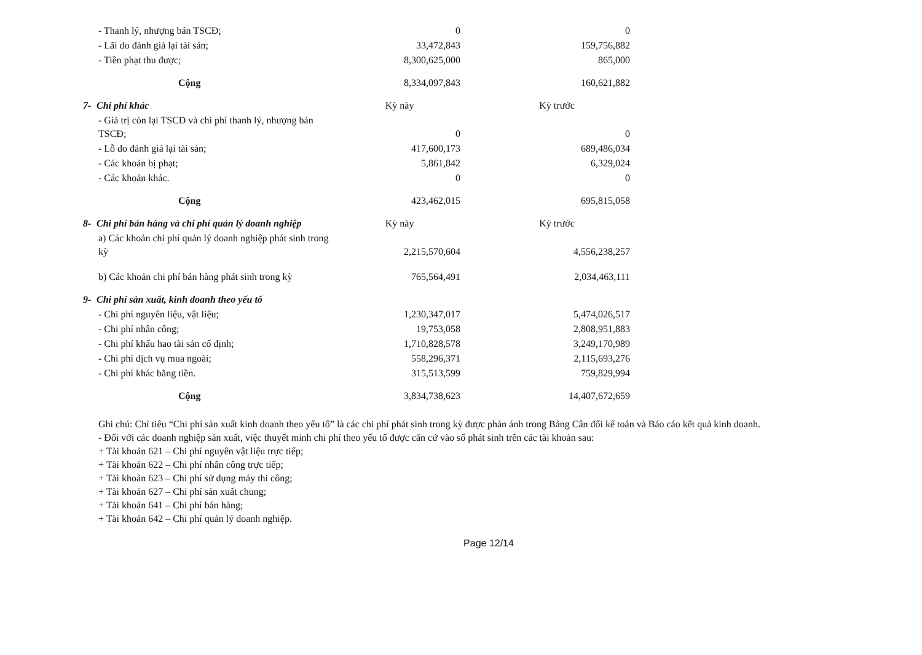| - Thanh lý, nhượng bán TSCĐ; | 0 | | 0 |
| - Lãi do đánh giá lại tài sản; | 33,472,843 | | 159,756,882 |
| - Tiền phạt thu được; | 8,300,625,000 | | 865,000 |
| Cộng | 8,334,097,843 | | 160,621,882 |
| 7- Chi phí khác | Kỳ này | | Kỳ trước |
| - Giá trị còn lại TSCĐ và chi phí thanh lý, nhượng bán TSCĐ; | 0 | | 0 |
| - Lỗ do đánh giá lại tài sản; | 417,600,173 | | 689,486,034 |
| - Các khoản bị phạt; | 5,861,842 | | 6,329,024 |
| - Các khoản khác. | 0 | | 0 |
| Cộng | 423,462,015 | | 695,815,058 |
| 8- Chi phí bán hàng và chi phí quản lý doanh nghiệp | Kỳ này | | Kỳ trước |
| a) Các khoản chi phí quản lý doanh nghiệp phát sinh trong kỳ | 2,215,570,604 | | 4,556,238,257 |
| b) Các khoản chi phí bán hàng phát sinh trong kỳ | 765,564,491 | | 2,034,463,111 |
| 9- Chi phí sản xuất, kinh doanh theo yếu tố | | | |
| - Chi phí nguyên liệu, vật liệu; | 1,230,347,017 | | 5,474,026,517 |
| - Chi phí nhân công; | 19,753,058 | | 2,808,951,883 |
| - Chi phí khấu hao tài sản cố định; | 1,710,828,578 | | 3,249,170,989 |
| - Chi phí dịch vụ mua ngoài; | 558,296,371 | | 2,115,693,276 |
| - Chi phí khác bằng tiền. | 315,513,599 | | 759,829,994 |
| Cộng | 3,834,738,623 | | 14,407,672,659 |
Ghi chú: Chỉ tiêu “Chi phí sản xuất kinh doanh theo yếu tố” là các chi phí phát sinh trong kỳ được phản ánh trong Bảng Cân đối kế toán và Báo cáo kết quả kinh doanh.
- Đối với các doanh nghiệp sản xuất, việc thuyết minh chi phí theo yếu tố được căn cứ vào số phát sinh trên các tài khoản sau:
+ Tài khoản 621 – Chi phí nguyên vật liệu trực tiếp;
+ Tài khoản 622 – Chi phí nhân công trực tiếp;
+ Tài khoản 623 – Chi phí sử dụng máy thi công;
+ Tài khoản 627 – Chi phí sản xuất chung;
+ Tài khoản 641 – Chi phí bán hàng;
+ Tài khoản 642 – Chi phí quản lý doanh nghiệp.
Page 12/14